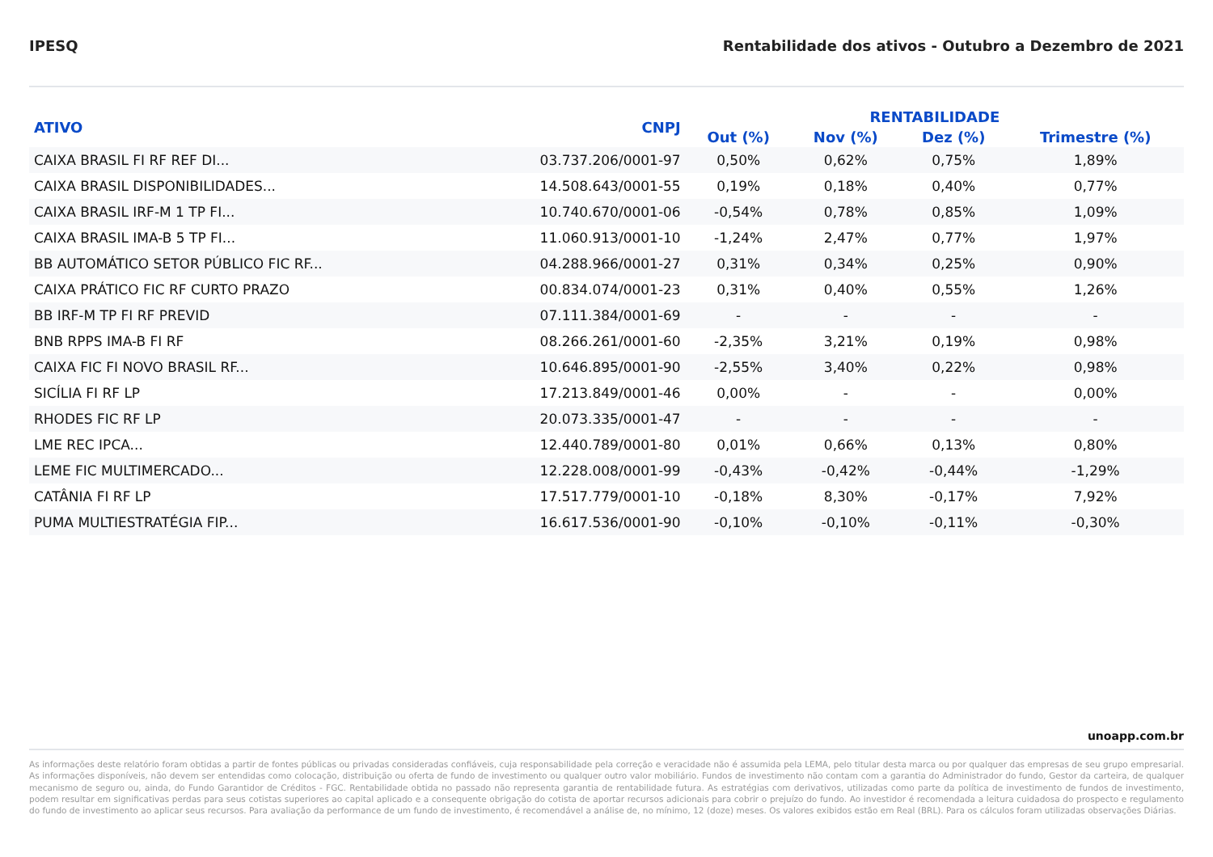IPESQ Rentabilidade dos ativos - Outubro a Dezembro de 2021
| ATIVO | CNPJ | RENTABILIDADE | | | |
| --- | --- | --- | --- | --- | --- |
| | | Out (%) | Nov (%) | Dez (%) | Trimestre (%) |
| CAIXA BRASIL FI RF REF DI... | 03.737.206/0001-97 | 0,50% | 0,62% | 0,75% | 1,89% |
| CAIXA BRASIL DISPONIBILIDADES... | 14.508.643/0001-55 | 0,19% | 0,18% | 0,40% | 0,77% |
| CAIXA BRASIL IRF-M 1 TP FI... | 10.740.670/0001-06 | -0,54% | 0,78% | 0,85% | 1,09% |
| CAIXA BRASIL IMA-B 5 TP FI... | 11.060.913/0001-10 | -1,24% | 2,47% | 0,77% | 1,97% |
| BB AUTOMÁTICO SETOR PÚBLICO FIC RF... | 04.288.966/0001-27 | 0,31% | 0,34% | 0,25% | 0,90% |
| CAIXA PRÁTICO FIC RF CURTO PRAZO | 00.834.074/0001-23 | 0,31% | 0,40% | 0,55% | 1,26% |
| BB IRF-M TP FI RF PREVID | 07.111.384/0001-69 | - | - | - | - |
| BNB RPPS IMA-B FI RF | 08.266.261/0001-60 | -2,35% | 3,21% | 0,19% | 0,98% |
| CAIXA FIC FI NOVO BRASIL RF... | 10.646.895/0001-90 | -2,55% | 3,40% | 0,22% | 0,98% |
| SICÍLIA FI RF LP | 17.213.849/0001-46 | 0,00% | - | - | 0,00% |
| RHODES FIC RF LP | 20.073.335/0001-47 | - | - | - | - |
| LME REC IPCA... | 12.440.789/0001-80 | 0,01% | 0,66% | 0,13% | 0,80% |
| LEME FIC MULTIMERCADO... | 12.228.008/0001-99 | -0,43% | -0,42% | -0,44% | -1,29% |
| CATÂNIA FI RF LP | 17.517.779/0001-10 | -0,18% | 8,30% | -0,17% | 7,92% |
| PUMA MULTIESTRATÉGIA FIP... | 16.617.536/0001-90 | -0,10% | -0,10% | -0,11% | -0,30% |
unoapp.com.br
As informações deste relatório foram obtidas a partir de fontes públicas ou privadas consideradas confiáveis, cuja responsabilidade pela correção e veracidade não é assumida pela LEMA, pelo titular desta marca ou por qualquer das empresas de seu grupo empresarial. As informações disponíveis, não devem ser entendidas como colocação, distribuição ou oferta de fundo de investimento ou qualquer outro valor mobiliário. Fundos de investimento não contam com a garantia do Administrador do fundo, Gestor da carteira, de qualquer mecanismo de seguro ou, ainda, do Fundo Garantidor de Créditos - FGC. Rentabilidade obtida no passado não representa garantia de rentabilidade futura. As estratégias com derivativos, utilizadas como parte da política de investimento de fundos de investimento, podem resultar em significativas perdas para seus cotistas superiores ao capital aplicado e a consequente obrigação do cotista de aportar recursos adicionais para cobrir o prejuízo do fundo. Ao investidor é recomendada a leitura cuidadosa do prospecto e regulamento do fundo de investimento ao aplicar seus recursos. Para avaliação da performance de um fundo de investimento, é recomendável a análise de, no mínimo, 12 (doze) meses. Os valores exibidos estão em Real (BRL). Para os cálculos foram utilizadas observações Diárias.